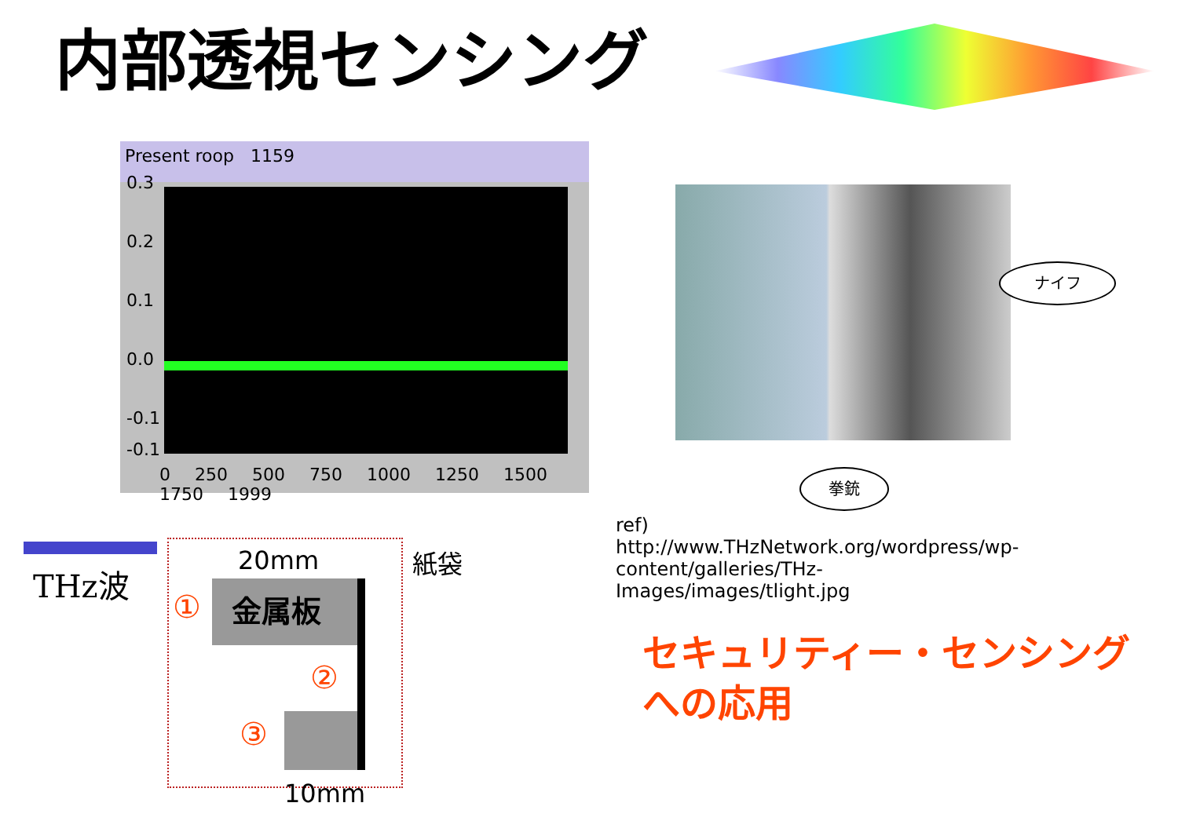内部透視センシング
Present roop 1159
0.3
0.2
0.1
0.0
-0.1
-0.1
0 250 500 750 1000 1250 1500 1750 1999
ナイフ
拳銃
ref) http://www.THzNetwork.org/wordpress/wp-content/galleries/THz-Images/images/tlight.jpg
セキュリティー・センシング
への応用
THz波
20mm 紙袋
金属板
①
②
③
10mm